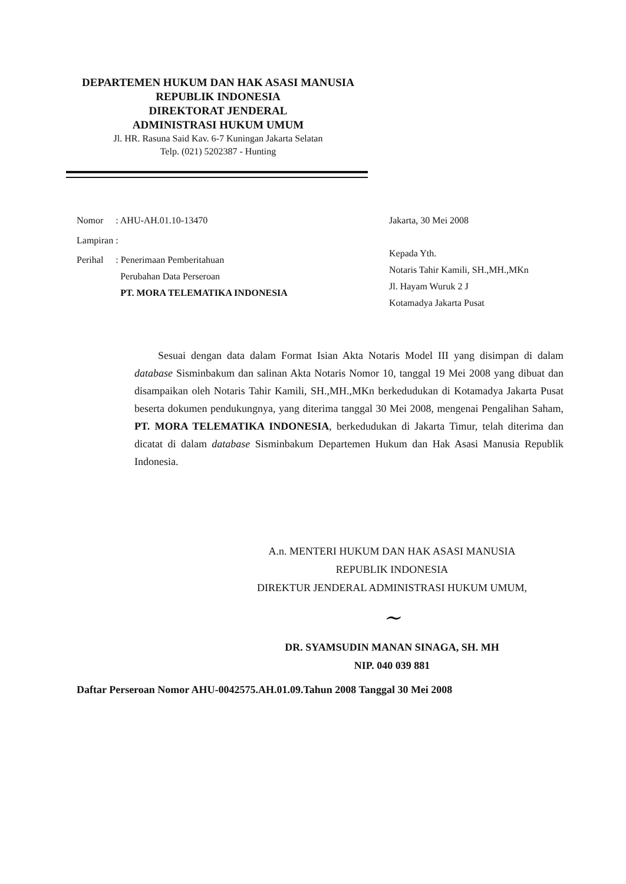DEPARTEMEN HUKUM DAN HAK ASASI MANUSIA
REPUBLIK INDONESIA
DIREKTORAT JENDERAL
ADMINISTRASI HUKUM UMUM
Jl. HR. Rasuna Said Kav. 6-7 Kuningan Jakarta Selatan
Telp. (021) 5202387 - Hunting
| Nomor | : AHU-AH.01.10-13470 |
| Lampiran | : |
| Perihal | : Penerimaan Pemberitahuan Perubahan Data Perseroan PT. MORA TELEMATIKA INDONESIA |
Jakarta, 30 Mei 2008
Kepada Yth.
Notaris Tahir Kamili, SH.,MH.,MKn
Jl. Hayam Wuruk 2 J
Kotamadya Jakarta Pusat
Sesuai dengan data dalam Format Isian Akta Notaris Model III yang disimpan di dalam database Sisminbakum dan salinan Akta Notaris Nomor 10, tanggal 19 Mei 2008 yang dibuat dan disampaikan oleh Notaris Tahir Kamili, SH.,MH.,MKn berkedudukan di Kotamadya Jakarta Pusat beserta dokumen pendukungnya, yang diterima tanggal 30 Mei 2008, mengenai Pengalihan Saham, PT. MORA TELEMATIKA INDONESIA, berkedudukan di Jakarta Timur, telah diterima dan dicatat di dalam database Sisminbakum Departemen Hukum dan Hak Asasi Manusia Republik Indonesia.
A.n. MENTERI HUKUM DAN HAK ASASI MANUSIA
REPUBLIK INDONESIA
DIREKTUR JENDERAL ADMINISTRASI HUKUM UMUM,
~
DR. SYAMSUDIN MANAN SINAGA, SH. MH
NIP. 040 039 881
Daftar Perseroan Nomor AHU-0042575.AH.01.09.Tahun 2008 Tanggal 30 Mei 2008